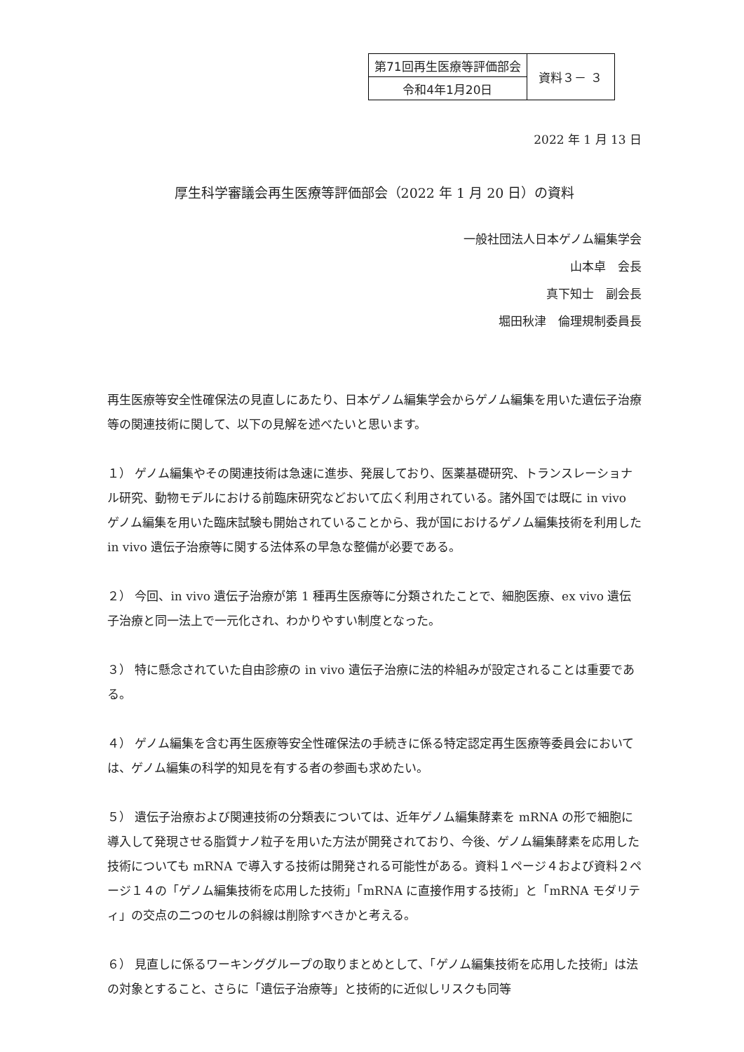| 第71回再生医療等評価部会 | 資料３－ ３ |
| 令和4年1月20日 | |
2022 年 1 月 13 日
厚生科学審議会再生医療等評価部会（2022 年 1 月 20 日）の資料
一般社団法人日本ゲノム編集学会
山本卓　会長
真下知士　副会長
堀田秋津　倫理規制委員長
再生医療等安全性確保法の見直しにあたり、日本ゲノム編集学会からゲノム編集を用いた遺伝子治療等の関連技術に関して、以下の見解を述べたいと思います。
１） ゲノム編集やその関連技術は急速に進歩、発展しており、医薬基礎研究、トランスレーショナル研究、動物モデルにおける前臨床研究などおいて広く利用されている。諸外国では既に in vivo ゲノム編集を用いた臨床試験も開始されていることから、我が国におけるゲノム編集技術を利用した in vivo 遺伝子治療等に関する法体系の早急な整備が必要である。
２） 今回、in vivo 遺伝子治療が第 1 種再生医療等に分類されたことで、細胞医療、ex vivo 遺伝子治療と同一法上で一元化され、わかりやすい制度となった。
３） 特に懸念されていた自由診療の in vivo 遺伝子治療に法的枠組みが設定されることは重要である。
４） ゲノム編集を含む再生医療等安全性確保法の手続きに係る特定認定再生医療等委員会においては、ゲノム編集の科学的知見を有する者の参画も求めたい。
５） 遺伝子治療および関連技術の分類表については、近年ゲノム編集酵素を mRNA の形で細胞に導入して発現させる脂質ナノ粒子を用いた方法が開発されており、今後、ゲノム編集酵素を応用した技術についても mRNA で導入する技術は開発される可能性がある。資料１ページ４および資料２ページ１４の「ゲノム編集技術を応用した技術」「mRNA に直接作用する技術」と「mRNA モダリティ」の交点の二つのセルの斜線は削除すべきかと考える。
６） 見直しに係るワーキンググループの取りまとめとして、「ゲノム編集技術を応用した技術」は法の対象とすること、さらに「遺伝子治療等」と技術的に近似しリスクも同等